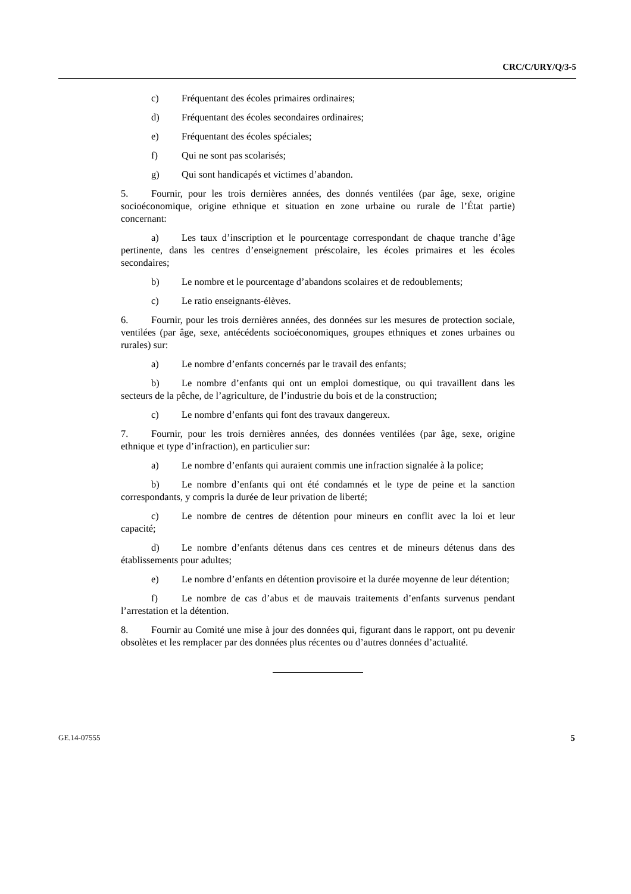CRC/C/URY/Q/3-5
c) Fréquentant des écoles primaires ordinaires;
d) Fréquentant des écoles secondaires ordinaires;
e) Fréquentant des écoles spéciales;
f) Qui ne sont pas scolarisés;
g) Qui sont handicapés et victimes d’abandon.
5. Fournir, pour les trois dernières années, des donnés ventilées (par âge, sexe, origine socioéconomique, origine ethnique et situation en zone urbaine ou rurale de l’État partie) concernant:
a) Les taux d’inscription et le pourcentage correspondant de chaque tranche d’âge pertinente, dans les centres d’enseignement préscolaire, les écoles primaires et les écoles secondaires;
b) Le nombre et le pourcentage d’abandons scolaires et de redoublements;
c) Le ratio enseignants-élèves.
6. Fournir, pour les trois dernières années, des données sur les mesures de protection sociale, ventilées (par âge, sexe, antécédents socioéconomiques, groupes ethniques et zones urbaines ou rurales) sur:
a) Le nombre d’enfants concernés par le travail des enfants;
b) Le nombre d’enfants qui ont un emploi domestique, ou qui travaillent dans les secteurs de la pêche, de l’agriculture, de l’industrie du bois et de la construction;
c) Le nombre d’enfants qui font des travaux dangereux.
7. Fournir, pour les trois dernières années, des données ventilées (par âge, sexe, origine ethnique et type d’infraction), en particulier sur:
a) Le nombre d’enfants qui auraient commis une infraction signalée à la police;
b) Le nombre d’enfants qui ont été condamnés et le type de peine et la sanction correspondants, y compris la durée de leur privation de liberté;
c) Le nombre de centres de détention pour mineurs en conflit avec la loi et leur capacité;
d) Le nombre d’enfants détenus dans ces centres et de mineurs détenus dans des établissements pour adultes;
e) Le nombre d’enfants en détention provisoire et la durée moyenne de leur détention;
f) Le nombre de cas d’abus et de mauvais traitements d’enfants survenus pendant l’arrestation et la détention.
8. Fournir au Comité une mise à jour des données qui, figurant dans le rapport, ont pu devenir obsolètes et les remplacer par des données plus récentes ou d’autres données d’actualité.
GE.14-07555 5